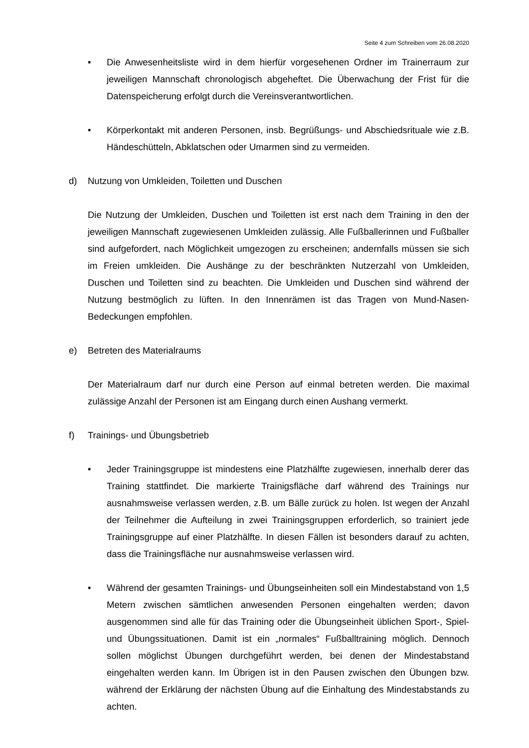Seite 4 zum Schreiben vom 26.08.2020
• Die Anwesenheitsliste wird in dem hierfür vorgesehenen Ordner im Trainerraum zur jeweiligen Mannschaft chronologisch abgeheftet. Die Überwachung der Frist für die Datenspeicherung erfolgt durch die Vereinsverantwortlichen.
• Körperkontakt mit anderen Personen, insb. Begrüßungs- und Abschiedsrituale wie z.B. Händeschütteln, Abklatschen oder Umarmen sind zu vermeiden.
d) Nutzung von Umkleiden, Toiletten und Duschen
Die Nutzung der Umkleiden, Duschen und Toiletten ist erst nach dem Training in den der jeweiligen Mannschaft zugewiesenen Umkleiden zulässig. Alle Fußballerinnen und Fußballer sind aufgefordert, nach Möglichkeit umgezogen zu erscheinen; andernfalls müssen sie sich im Freien umkleiden. Die Aushänge zu der beschränkten Nutzerzahl von Umkleiden, Duschen und Toiletten sind zu beachten. Die Umkleiden und Duschen sind während der Nutzung bestmöglich zu lüften. In den Innenrämen ist das Tragen von Mund-Nasen-Bedeckungen empfohlen.
e) Betreten des Materialraums
Der Materialraum darf nur durch eine Person auf einmal betreten werden. Die maximal zulässige Anzahl der Personen ist am Eingang durch einen Aushang vermerkt.
f) Trainings- und Übungsbetrieb
• Jeder Trainingsgruppe ist mindestens eine Platzhälfte zugewiesen, innerhalb derer das Training stattfindet. Die markierte Trainigsfläche darf während des Trainings nur ausnahmsweise verlassen werden, z.B. um Bälle zurück zu holen. Ist wegen der Anzahl der Teilnehmer die Aufteilung in zwei Trainingsgruppen erforderlich, so trainiert jede Trainingsgruppe auf einer Platzhälfte. In diesen Fällen ist besonders darauf zu achten, dass die Trainingsfläche nur ausnahmsweise verlassen wird.
• Während der gesamten Trainings- und Übungseinheiten soll ein Mindestabstand von 1,5 Metern zwischen sämtlichen anwesenden Personen eingehalten werden; davon ausgenommen sind alle für das Training oder die Übungseinheit üblichen Sport-, Spiel- und Übungssituationen. Damit ist ein „normales“ Fußballtraining möglich. Dennoch sollen möglichst Übungen durchgeführt werden, bei denen der Mindestabstand eingehalten werden kann. Im Übrigen ist in den Pausen zwischen den Übungen bzw. während der Erklärung der nächsten Übung auf die Einhaltung des Mindestabstands zu achten.